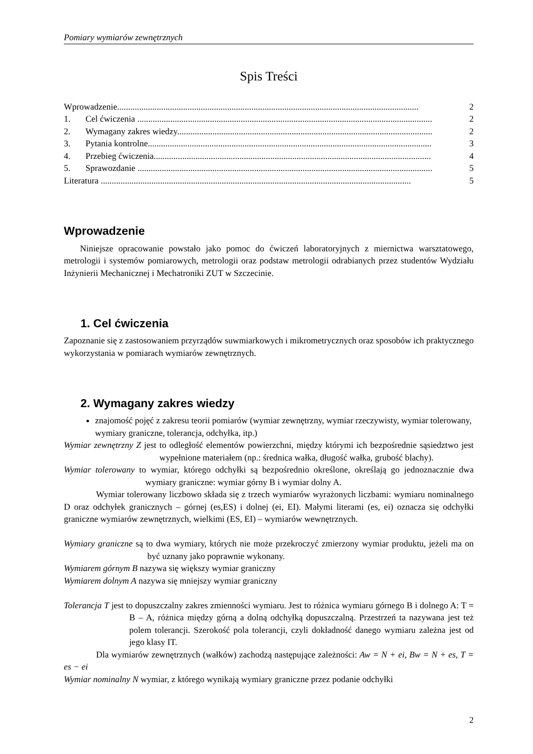Pomiary wymiarów zewnętrznych
Spis Treści
Wprowadzenie......................................................................................................................................... 2
1. Cel ćwiczenia ...................................................................................................................................... 2
2. Wymagany zakres wiedzy.................................................................................................................... 2
3. Pytania kontrolne................................................................................................................................. 3
4. Przebieg ćwiczenia.............................................................................................................................. 4
5. Sprawozdanie ...................................................................................................................................... 5
Literatura ............................................................................................................................................. 5
Wprowadzenie
Niniejsze opracowanie powstało jako pomoc do ćwiczeń laboratoryjnych z miernictwa warsztatowego, metrologii i systemów pomiarowych, metrologii oraz podstaw metrologii odrabianych przez studentów Wydziału Inżynierii Mechanicznej i Mechatroniki ZUT w Szczecinie.
1. Cel ćwiczenia
Zapoznanie się z zastosowaniem przyrządów suwmiarkowych i mikrometrycznych oraz sposobów ich praktycznego wykorzystania w pomiarach wymiarów zewnętrznych.
2. Wymagany zakres wiedzy
znajomość pojęć z zakresu teorii pomiarów (wymiar zewnętrzny, wymiar rzeczywisty, wymiar tolerowany, wymiary graniczne, tolerancja, odchyłka, itp.)
Wymiar zewnętrzny Z jest to odległość elementów powierzchni, między którymi ich bezpośrednie sąsiedztwo jest wypełnione materiałem (np.: średnica wałka, długość wałka, grubość blachy).
Wymiar tolerowany to wymiar, którego odchyłki są bezpośrednio określone, określają go jednoznacznie dwa wymiary graniczne: wymiar górny B i wymiar dolny A.
Wymiar tolerowany liczbowo składa się z trzech wymiarów wyrażonych liczbami: wymiaru nominalnego D oraz odchyłek granicznych – górnej (es,ES) i dolnej (ei, EI). Małymi literami (es, ei) oznacza się odchyłki graniczne wymiarów zewnętrznych, wielkimi (ES, EI) – wymiarów wewnętrznych.
Wymiary graniczne są to dwa wymiary, których nie może przekroczyć zmierzony wymiar produktu, jeżeli ma on być uznany jako poprawnie wykonany.
Wymiarem górnym B nazywa się większy wymiar graniczny
Wymiarem dolnym A nazywa się mniejszy wymiar graniczny
Tolerancja T jest to dopuszczalny zakres zmienności wymiaru. Jest to różnica wymiaru górnego B i dolnego A: T = B – A, różnica między górną a dolną odchyłką dopuszczalną. Przestrzeń ta nazywana jest też polem tolerancji. Szerokość pola tolerancji, czyli dokładność danego wymiaru zależna jest od jego klasy IT.
Dla wymiarów zewnętrznych (wałków) zachodzą następujące zależności: Aw = N + ei, Bw = N + es, T = es − ei
Wymiar nominalny N wymiar, z którego wynikają wymiary graniczne przez podanie odchyłki
2